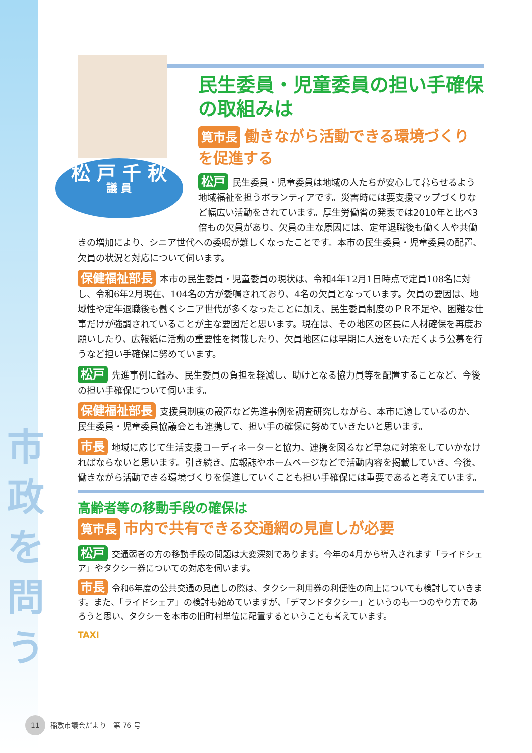市
政
を
問
う
松 戸 千 秋
議 員
民生委員・児童委員の担い手確保の取組みは
筧市長 働きながら活動できる環境づくりを促進する
松戸 民生委員・児童委員は地域の人たちが安心して暮らせるよう地域福祉を担うボランティアです。災害時には要支援マップづくりなど幅広い活動をされています。厚生労働省の発表では2010年と比べ3倍もの欠員があり、欠員の主な原因には、定年退職後も働く人や共働きの増加により、シニア世代への委嘱が難しくなったことです。本市の民生委員・児童委員の配置、欠員の状況と対応について伺います。
保健福祉部長 本市の民生委員・児童委員の現状は、令和4年12月1日時点で定員108名に対し、令和6年2月現在、104名の方が委嘱されており、4名の欠員となっています。欠員の要因は、地域性や定年退職後も働くシニア世代が多くなったことに加え、民生委員制度のＰＲ不足や、困難な仕事だけが強調されていることが主な要因だと思います。現在は、その地区の区長に人材確保を再度お願いしたり、広報紙に活動の重要性を掲載したり、欠員地区には早期に人選をいただくよう公募を行うなど担い手確保に努めています。
松戸 先進事例に鑑み、民生委員の負担を軽減し、助けとなる協力員等を配置することなど、今後の担い手確保について伺います。
保健福祉部長 支援員制度の設置など先進事例を調査研究しながら、本市に適しているのか、民生委員・児童委員協議会とも連携して、担い手の確保に努めていきたいと思います。
市長 地域に応じて生活支援コーディネーターと協力、連携を図るなど早急に対策をしていかなければならないと思います。引き続き、広報誌やホームページなどで活動内容を掲載していき、今後、働きながら活動できる環境づくりを促進していくことも担い手確保には重要であると考えています。
高齢者等の移動手段の確保は
筧市長 市内で共有できる交通網の見直しが必要
松戸 交通弱者の方の移動手段の問題は大変深刻であります。今年の4月から導入されます「ライドシェア」やタクシー券についての対応を伺います。
市長 令和6年度の公共交通の見直しの際は、タクシー利用券の利便性の向上についても検討していきます。また、「ライドシェア」の検討も始めていますが、「デマンドタクシー」というのも一つのやり方であろうと思い、タクシーを本市の旧町村単位に配置するということも考えています。
TAXI
11 稲敷市議会だより　第 76 号